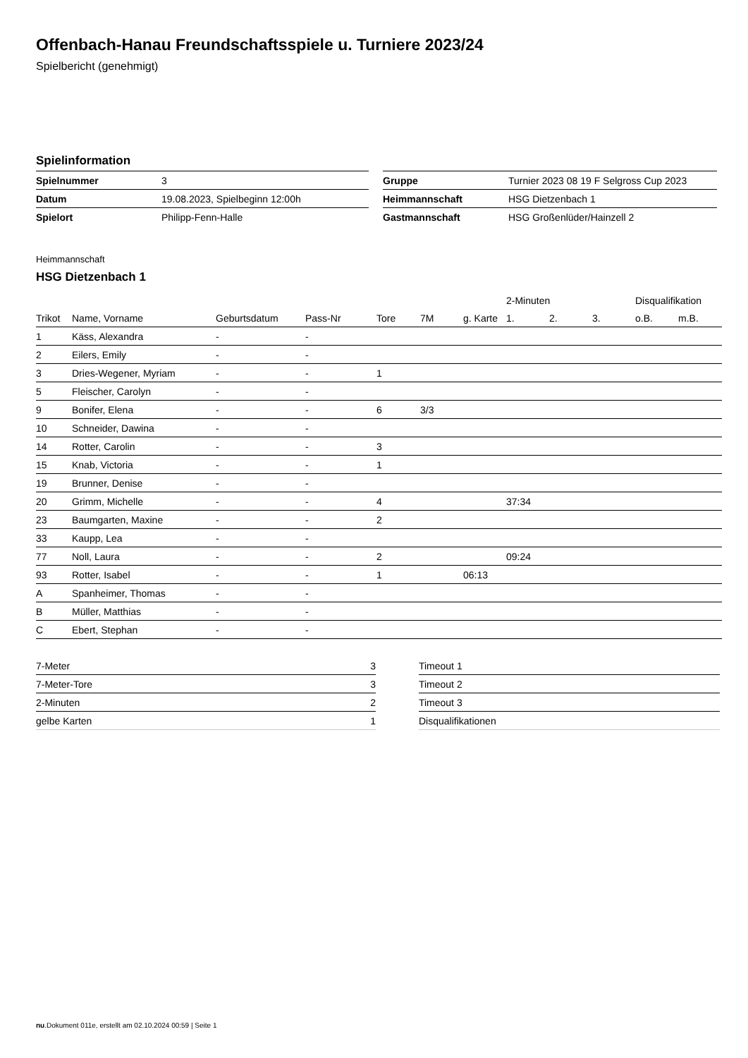Offenbach-Hanau Freundschaftsspiele u. Turniere 2023/24
Spielbericht (genehmigt)
Spielinformation
| Spielnummer | 3 |
| Datum | 19.08.2023, Spielbeginn 12:00h |
| Spielort | Philipp-Fenn-Halle |
| Gruppe | Turnier 2023 08 19 F Selgross Cup 2023 |
| Heimmannschaft | HSG Dietzenbach 1 |
| Gastmannschaft | HSG Großenlüder/Hainzell 2 |
Heimmannschaft
HSG Dietzenbach 1
| | | | | | | | 2-Minuten | | | Disqualifikation | |
| --- | --- | --- | --- | --- | --- | --- | --- | --- | --- | --- | --- |
| Trikot | Name, Vorname | Geburtsdatum | Pass-Nr | Tore | 7M | g. Karte | 1. | 2. | 3. | o.B. | m.B. |
| 1 | Käss, Alexandra | - | - | | | | | | | | |
| 2 | Eilers, Emily | - | - | | | | | | | | |
| 3 | Dries-Wegener, Myriam | - | - | 1 | | | | | | | |
| 5 | Fleischer, Carolyn | - | - | | | | | | | | |
| 9 | Bonifer, Elena | - | - | 6 | 3/3 | | | | | | |
| 10 | Schneider, Dawina | - | - | | | | | | | | |
| 14 | Rotter, Carolin | - | - | 3 | | | | | | | |
| 15 | Knab, Victoria | - | - | 1 | | | | | | | |
| 19 | Brunner, Denise | - | - | | | | | | | | |
| 20 | Grimm, Michelle | - | - | 4 | | | 37:34 | | | | |
| 23 | Baumgarten, Maxine | - | - | 2 | | | | | | | |
| 33 | Kaupp, Lea | - | - | | | | | | | | |
| 77 | Noll, Laura | - | - | 2 | | | 09:24 | | | | |
| 93 | Rotter, Isabel | - | - | 1 | | 06:13 | | | | | |
| A | Spanheimer, Thomas | - | - | | | | | | | | |
| B | Müller, Matthias | - | - | | | | | | | | |
| C | Ebert, Stephan | - | - | | | | | | | | |
| 7-Meter | 3 |
| 7-Meter-Tore | 3 |
| 2-Minuten | 2 |
| gelbe Karten | 1 |
| Timeout 1 |
| Timeout 2 |
| Timeout 3 |
| Disqualifikationen |
nu.Dokument 011e, erstellt am 02.10.2024 00:59 | Seite 1